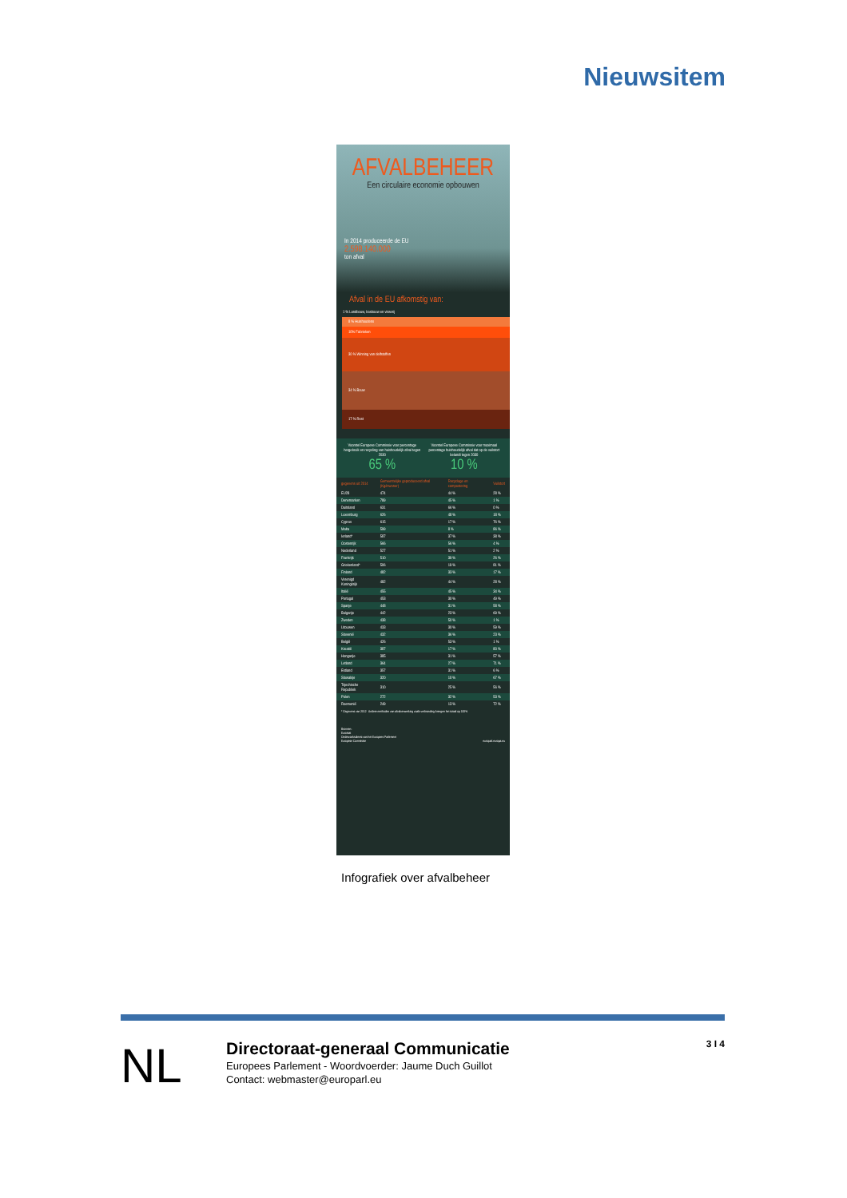Nieuwsitem
AFVALBEHEER
Een circulaire economie opbouwen
In 2014 produceerde de EU
2.598.140.000
ton afval
Afval in de EU afkomstig van:
1 % Landbouw, bosbouw en visserij
8 % Huishoudens
10% Fabrieken
30 % Winning van delfstoffen
34 % Bouw
17 % Rest
Voorstel Europese Commissie voor percentage hergebruik en recycling van huishoudelijk afval tegen 2030
65 %
Voorstel Europese Commissie voor maximaal percentage huishoudelijk afval dat op de vuilstort belandt tegen 2030
10 %
| gegevens uit 2014 | Gemeentelijke geproduceerd afval (Kg/inwoner) | Recyclage en compostering | Vuilstort |
| --- | --- | --- | --- |
| EU28 | 474 | 44 % | 28 % |
| Denemarken | 789 | 45 % | 1 % |
| Duitsland | 631 | 66 % | 0 % |
| Luxemburg | 626 | 48 % | 18 % |
| Cyprus | 615 | 17 % | 76 % |
| Malta | 599 | 8 % | 86 % |
| Ierland* | 587 | 37 % | 38 % |
| Oostenrijk | 566 | 56 % | 4 % |
| Nederland | 527 | 51 % | 2 % |
| Frankrijk | 510 | 39 % | 26 % |
| Griekenland* | 506 | 19 % | 81 % |
| Finland | 482 | 33 % | 17 % |
| Verenigd Koningkrijk | 482 | 44 % | 28 % |
| Italië | 455 | 45 % | 34 % |
| Portugal | 453 | 30 % | 49 % |
| Spanje | 448 | 31 % | 58 % |
| Bulgarije | 442 | 23 % | 69 % |
| Zweden | 438 | 50 % | 1 % |
| Litouwen | 433 | 30 % | 59 % |
| Slovenië | 432 | 36 % | 23 % |
| België | 426 | 53 % | 1 % |
| Kroatië | 387 | 17 % | 80 % |
| Hongarije | 385 | 31 % | 57 % |
| Letland | 364 | 27 % | 71 % |
| Estland | 357 | 31 % | 6 % |
| Slowakije | 320 | 10 % | 67 % |
| Tsjechische Republiek | 310 | 25 % | 56 % |
| Polen | 272 | 32 % | 53 % |
| Roemenië | 249 | 13 % | 72 % |
* Gegevens van 2012 Andere methoden van afvalverwerking zoals verbranding brengen het totaal op 100%
Bronnen:
Eurostat
Onderzoeksdienst van het Europees Parlement
Europese Commissie europarl.europa.eu
Infografiek over afvalbeheer
NL
Directoraat-generaal Communicatie
Europees Parlement - Woordvoerder: Jaume Duch Guillot
Contact: webmaster@europarl.eu
3 I 4